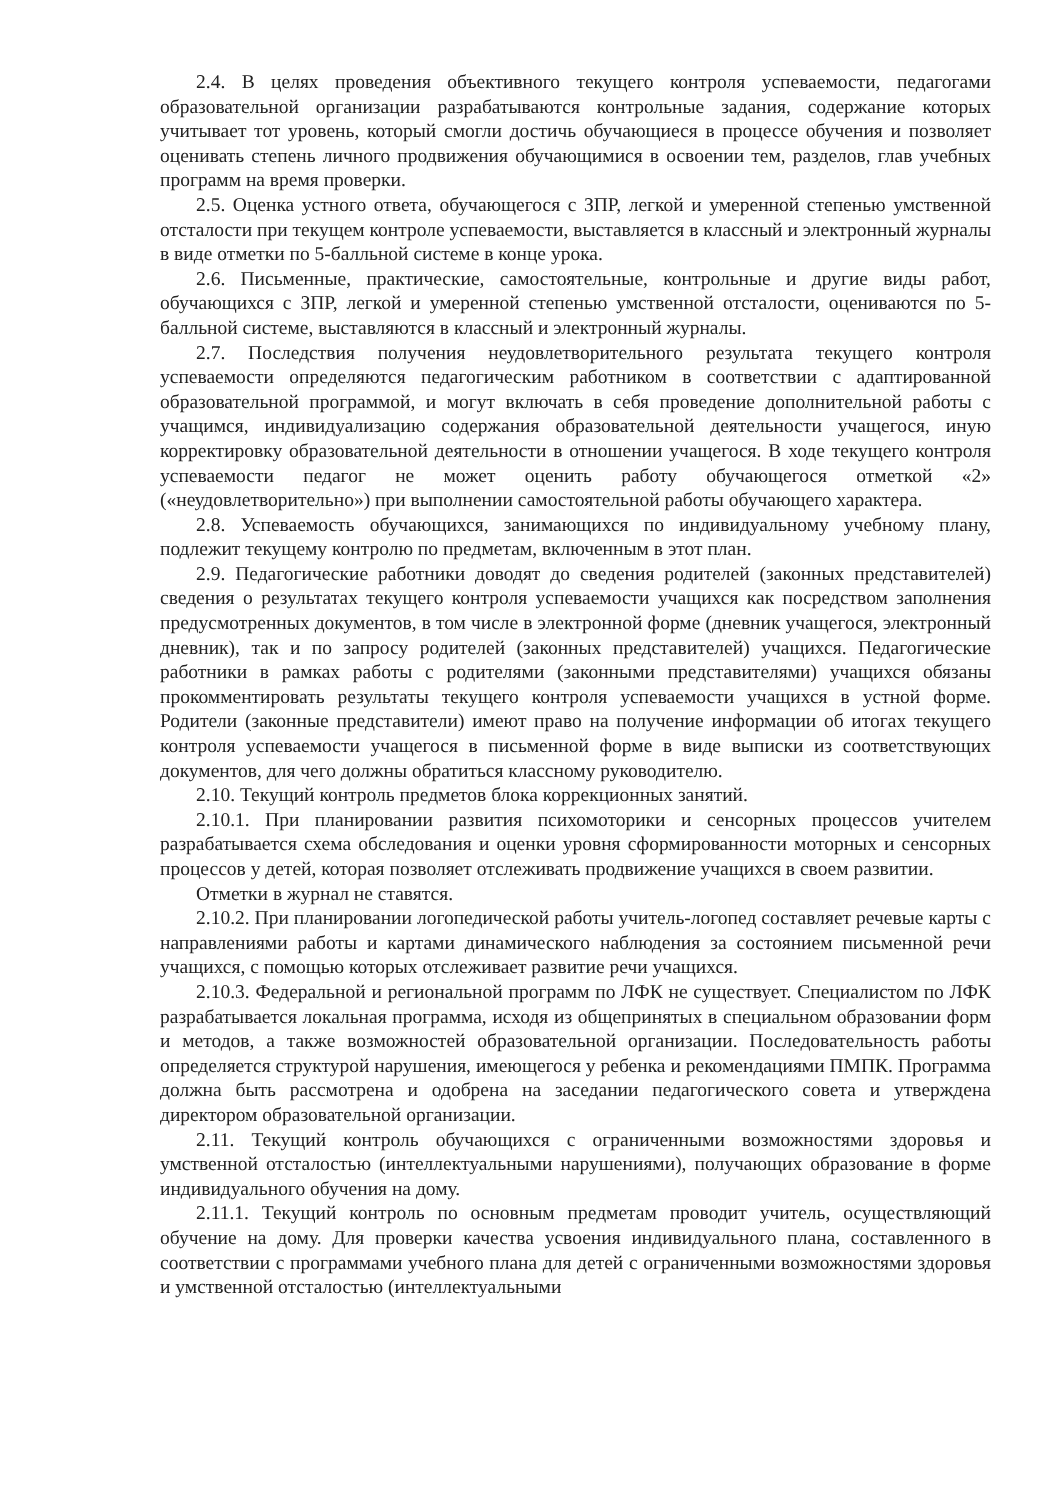2.4. В целях проведения объективного текущего контроля успеваемости, педагогами образовательной организации разрабатываются контрольные задания, содержание которых учитывает тот уровень, который смогли достичь обучающиеся в процессе обучения и позволяет оценивать степень личного продвижения обучающимися в освоении тем, разделов, глав учебных программ на время проверки.
2.5. Оценка устного ответа, обучающегося с ЗПР, легкой и умеренной степенью умственной отсталости при текущем контроле успеваемости, выставляется в классный и электронный журналы в виде отметки по 5-балльной системе в конце урока.
2.6. Письменные, практические, самостоятельные, контрольные и другие виды работ, обучающихся с ЗПР, легкой и умеренной степенью умственной отсталости, оцениваются по 5- балльной системе, выставляются в классный и электронный журналы.
2.7. Последствия получения неудовлетворительного результата текущего контроля успеваемости определяются педагогическим работником в соответствии с адаптированной образовательной программой, и могут включать в себя проведение дополнительной работы с учащимся, индивидуализацию содержания образовательной деятельности учащегося, иную корректировку образовательной деятельности в отношении учащегося. В ходе текущего контроля успеваемости педагог не может оценить работу обучающегося отметкой «2» («неудовлетворительно») при выполнении самостоятельной работы обучающего характера.
2.8. Успеваемость обучающихся, занимающихся по индивидуальному учебному плану, подлежит текущему контролю по предметам, включенным в этот план.
2.9. Педагогические работники доводят до сведения родителей (законных представителей) сведения о результатах текущего контроля успеваемости учащихся как посредством заполнения предусмотренных документов, в том числе в электронной форме (дневник учащегося, электронный дневник), так и по запросу родителей (законных представителей) учащихся. Педагогические работники в рамках работы с родителями (законными представителями) учащихся обязаны прокомментировать результаты текущего контроля успеваемости учащихся в устной форме. Родители (законные представители) имеют право на получение информации об итогах текущего контроля успеваемости учащегося в письменной форме в виде выписки из соответствующих документов, для чего должны обратиться классному руководителю.
2.10. Текущий контроль предметов блока коррекционных занятий.
2.10.1. При планировании развития психомоторики и сенсорных процессов учителем разрабатывается схема обследования и оценки уровня сформированности моторных и сенсорных процессов у детей, которая позволяет отслеживать продвижение учащихся в своем развитии.
Отметки в журнал не ставятся.
2.10.2. При планировании логопедической работы учитель-логопед составляет речевые карты с направлениями работы и картами динамического наблюдения за состоянием письменной речи учащихся, с помощью которых отслеживает развитие речи учащихся.
2.10.3. Федеральной и региональной программ по ЛФК не существует. Специалистом по ЛФК разрабатывается локальная программа, исходя из общепринятых в специальном образовании форм и методов, а также возможностей образовательной организации. Последовательность работы определяется структурой нарушения, имеющегося у ребенка и рекомендациями ПМПК. Программа должна быть рассмотрена и одобрена на заседании педагогического совета и утверждена директором образовательной организации.
2.11. Текущий контроль обучающихся с ограниченными возможностями здоровья и умственной отсталостью (интеллектуальными нарушениями), получающих образование в форме индивидуального обучения на дому.
2.11.1. Текущий контроль по основным предметам проводит учитель, осуществляющий обучение на дому. Для проверки качества усвоения индивидуального плана, составленного в соответствии с программами учебного плана для детей с ограниченными возможностями здоровья и умственной отсталостью (интеллектуальными